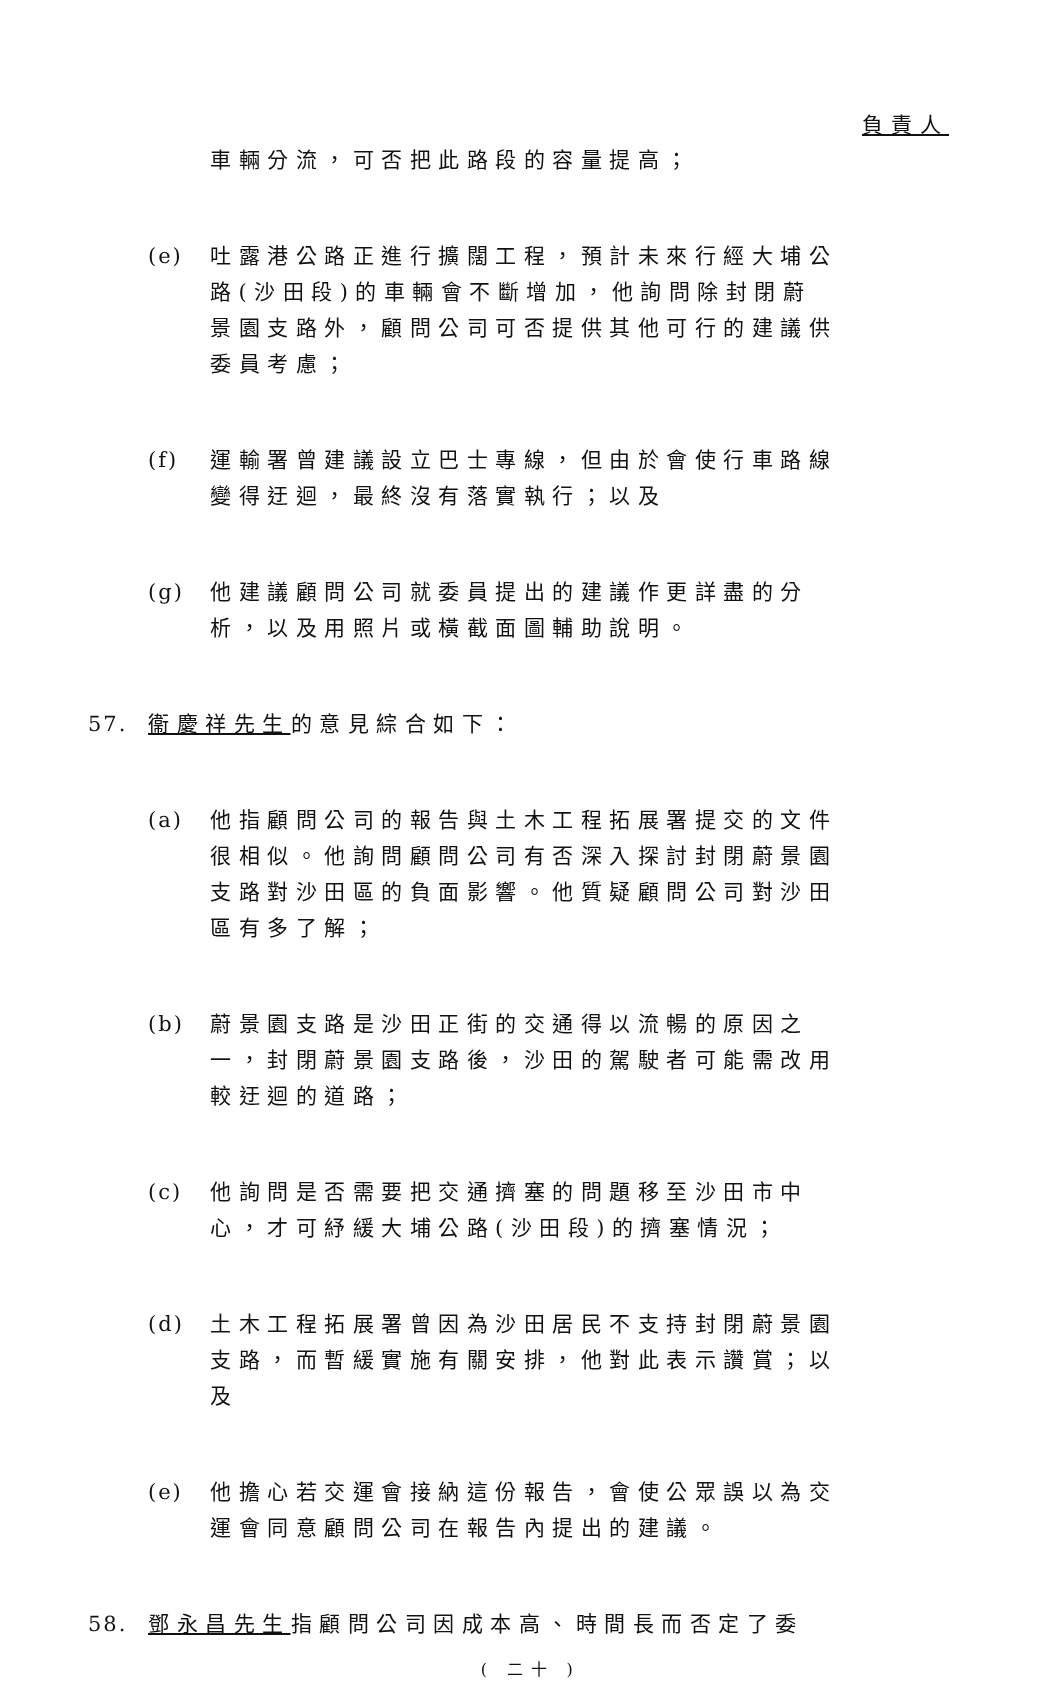負責人
車輛分流，可否把此路段的容量提高；
(e) 吐露港公路正進行擴闊工程，預計未來行經大埔公路(沙田段)的車輛會不斷增加，他詢問除封閉蔚景園支路外，顧問公司可否提供其他可行的建議供委員考慮；
(f) 運輸署曾建議設立巴士專線，但由於會使行車路線變得迂迴，最終沒有落實執行；以及
(g) 他建議顧問公司就委員提出的建議作更詳盡的分析，以及用照片或橫截面圖輔助說明。
57. 衞慶祥先生的意見綜合如下：
(a) 他指顧問公司的報告與土木工程拓展署提交的文件很相似。他詢問顧問公司有否深入探討封閉蔚景園支路對沙田區的負面影響。他質疑顧問公司對沙田區有多了解；
(b) 蔚景園支路是沙田正街的交通得以流暢的原因之一，封閉蔚景園支路後，沙田的駕駛者可能需改用較迂迴的道路；
(c) 他詢問是否需要把交通擠塞的問題移至沙田市中心，才可紓緩大埔公路(沙田段)的擠塞情況；
(d) 土木工程拓展署曾因為沙田居民不支持封閉蔚景園支路，而暫緩實施有關安排，他對此表示讚賞；以及
(e) 他擔心若交運會接納這份報告，會使公眾誤以為交運會同意顧問公司在報告內提出的建議。
58. 鄧永昌先生指顧問公司因成本高、時間長而否定了委
( 二十 )